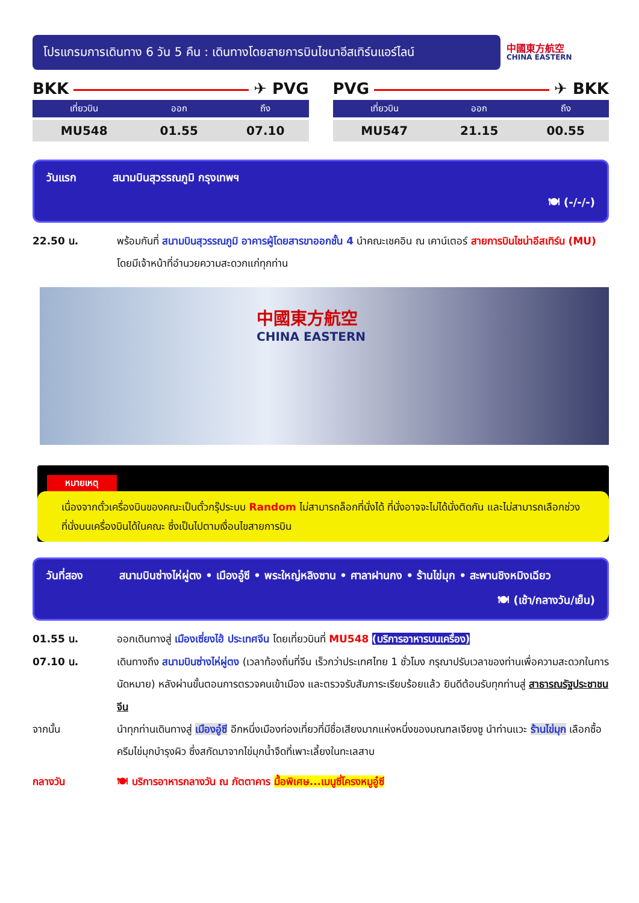โปรแกรมการเดินทาง 6 วัน 5 คืน : เดินทางโดยสายการบินไชนาอีสเทิร์นแอร์ไลน์
中國東方航空
CHINA EASTERN
BKK ✈ PVG
| เที่ยวบิน | ออก | ถึง |
| --- | --- | --- |
| MU548 | 01.55 | 07.10 |
PVG ✈ BKK
| เที่ยวบิน | ออก | ถึง |
| --- | --- | --- |
| MU547 | 21.15 | 00.55 |
วันแรก สนามบินสุวรรณภูมิ กรุงเทพฯ
🍽 (-/-/-)
22.50 น. พร้อมกันที่ สนามบินสุวรรณภูมิ อาคารผู้โดยสารขาออกชั้น 4 นำคณะเชคอิน ณ เคาน์เตอร์ สายการบินไชน่าอีสเทิร์น (MU) โดยมีเจ้าหน้าที่อำนวยความสะดวกแก่ทุกท่าน
中國東方航空
CHINA EASTERN
หมายเหตุ
เนื่องจากตั๋วเครื่องบินของคณะเป็นตั๋วกรุ๊ประบบ Random ไม่สามารถล็อกที่นั่งได้ ที่นั่งอาจจะไม่ได้นั่งติดกัน และไม่สามารถเลือกช่วงที่นั่งบนเครื่องบินได้ในคณะ ซึ่งเป็นไปตามเงื่อนไขสายการบิน
วันที่สอง สนามบินซ่างไห่ผู่ตง • เมืองอู๋ซี • พระใหญ่หลิงซาน • ศาลาฝานกง • ร้านไข่มุก • สะพานชิงหมิงเฉียว
🍽 (เช้า/กลางวัน/เย็น)
01.55 น. ออกเดินทางสู่ เมืองเซี่ยงไฮ้ ประเทศจีน โดยเที่ยวบินที่ MU548 (บริการอาหารบนเครื่อง)
07.10 น. เดินทางถึง สนามบินซ่างไห่ผู่ตง (เวลาท้องถิ่นที่จีน เร็วกว่าประเทศไทย 1 ชั่วโมง กรุณาปรับเวลาของท่านเพื่อความสะดวกในการนัดหมาย) หลังผ่านขั้นตอนการตรวจคนเข้าเมือง และตรวจรับสัมภาระเรียบร้อยแล้ว ยินดีต้อนรับทุกท่านสู่ สาธารณรัฐประชาชนจีน
จากนั้น นำทุกท่านเดินทางสู่ เมืองอู๋ซี อีกหนึ่งเมืองท่องเที่ยวที่มีชื่อเสียงมากแห่งหนึ่งของมณฑลเจียงซู นำท่านแวะ ร้านไข่มุก เลือกซื้อครีมไข่มุกบำรุงผิว ซึ่งสกัดมาจากไข่มุกน้ำจืดที่เพาะเลี้ยงในทะเลสาบ
กลางวัน 🍽 บริการอาหารกลางวัน ณ ภัตตาคาร มื้อพิเศษ...เมนูซี่โครงหมูอู๋ซี